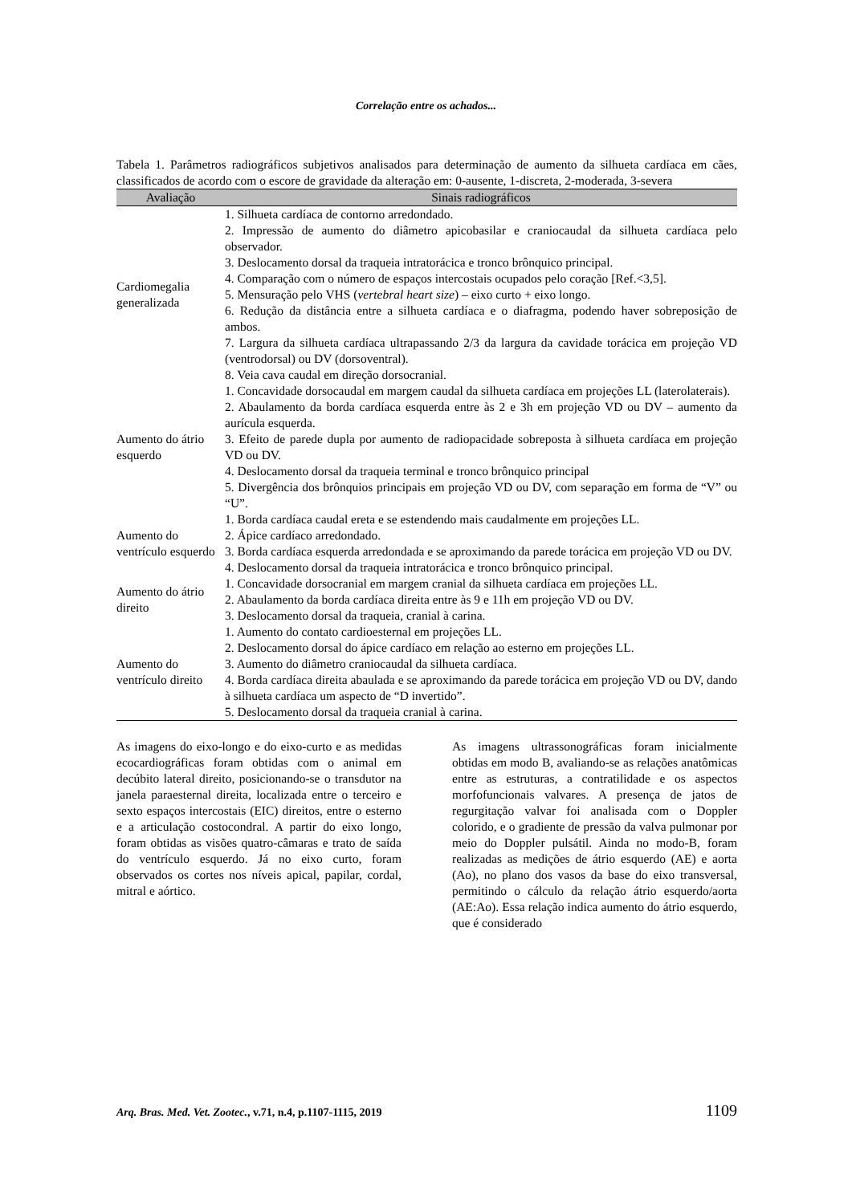Correlação entre os achados...
Tabela 1. Parâmetros radiográficos subjetivos analisados para determinação de aumento da silhueta cardíaca em cães, classificados de acordo com o escore de gravidade da alteração em: 0-ausente, 1-discreta, 2-moderada, 3-severa
| Avaliação | Sinais radiográficos |
| --- | --- |
| Cardiomegalia generalizada | 1. Silhueta cardíaca de contorno arredondado. 2. Impressão de aumento do diâmetro apicobasilar e craniocaudal da silhueta cardíaca pelo observador. 3. Deslocamento dorsal da traqueia intratorácica e tronco brônquico principal. 4. Comparação com o número de espaços intercostais ocupados pelo coração [Ref.<3,5]. 5. Mensuração pelo VHS ( vertebral heart size ) – eixo curto + eixo longo. 6. Redução da distância entre a silhueta cardíaca e o diafragma, podendo haver sobreposição de ambos. 7. Largura da silhueta cardíaca ultrapassando 2/3 da largura da cavidade torácica em projeção VD (ventrodorsal) ou DV (dorsoventral). 8. Veia cava caudal em direção dorsocranial. |
| Aumento do átrio esquerdo | 1. Concavidade dorsocaudal em margem caudal da silhueta cardíaca em projeções LL (laterolaterais). 2. Abaulamento da borda cardíaca esquerda entre às 2 e 3h em projeção VD ou DV – aumento da aurícula esquerda. 3. Efeito de parede dupla por aumento de radiopacidade sobreposta à silhueta cardíaca em projeção VD ou DV. 4. Deslocamento dorsal da traqueia terminal e tronco brônquico principal 5. Divergência dos brônquios principais em projeção VD ou DV, com separação em forma de “V” ou “U”. |
| Aumento do ventrículo esquerdo | 1. Borda cardíaca caudal ereta e se estendendo mais caudalmente em projeções LL. 2. Ápice cardíaco arredondado. 3. Borda cardíaca esquerda arredondada e se aproximando da parede torácica em projeção VD ou DV. 4. Deslocamento dorsal da traqueia intratorácica e tronco brônquico principal. |
| Aumento do átrio direito | 1. Concavidade dorsocranial em margem cranial da silhueta cardíaca em projeções LL. 2. Abaulamento da borda cardíaca direita entre às 9 e 11h em projeção VD ou DV. 3. Deslocamento dorsal da traqueia, cranial à carina. |
| Aumento do ventrículo direito | 1. Aumento do contato cardioesternal em projeções LL. 2. Deslocamento dorsal do ápice cardíaco em relação ao esterno em projeções LL. 3. Aumento do diâmetro craniocaudal da silhueta cardíaca. 4. Borda cardíaca direita abaulada e se aproximando da parede torácica em projeção VD ou DV, dando à silhueta cardíaca um aspecto de “D invertido”. 5. Deslocamento dorsal da traqueia cranial à carina. |
As imagens do eixo-longo e do eixo-curto e as medidas ecocardiográficas foram obtidas com o animal em decúbito lateral direito, posicionando-se o transdutor na janela paraesternal direita, localizada entre o terceiro e sexto espaços intercostais (EIC) direitos, entre o esterno e a articulação costocondral. A partir do eixo longo, foram obtidas as visões quatro-câmaras e trato de saída do ventrículo esquerdo. Já no eixo curto, foram observados os cortes nos níveis apical, papilar, cordal, mitral e aórtico.
As imagens ultrassonográficas foram inicialmente obtidas em modo B, avaliando-se as relações anatômicas entre as estruturas, a contratilidade e os aspectos morfofuncionais valvares. A presença de jatos de regurgitação valvar foi analisada com o Doppler colorido, e o gradiente de pressão da valva pulmonar por meio do Doppler pulsátil. Ainda no modo-B, foram realizadas as medições de átrio esquerdo (AE) e aorta (Ao), no plano dos vasos da base do eixo transversal, permitindo o cálculo da relação átrio esquerdo/aorta (AE:Ao). Essa relação indica aumento do átrio esquerdo, que é considerado
Arq. Bras. Med. Vet. Zootec., v.71, n.4, p.1107-1115, 2019 1109